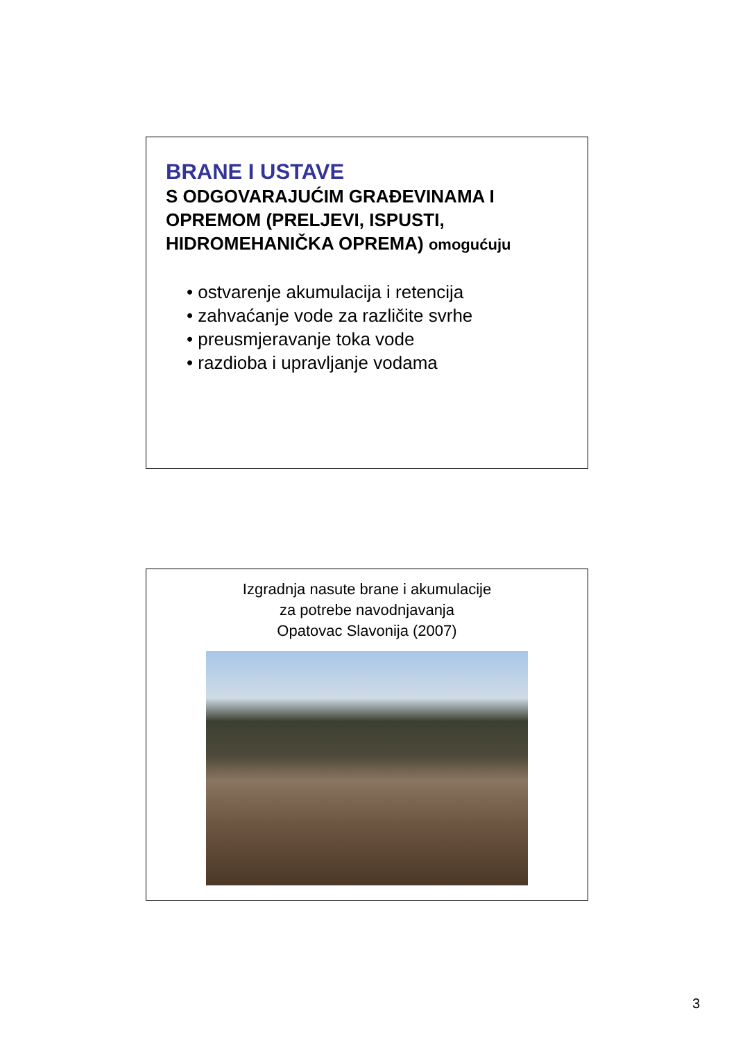BRANE I USTAVE
S ODGOVARAJUĆIM GRAĐEVINAMA I OPREMOM (PRELJEVI, ISPUSTI, HIDROMEHANIČKA OPREMA) omogućuju
• ostvarenje akumulacija i retencija
• zahvaćanje vode za različite svrhe
• preusmjeravanje toka vode
• razdioba i upravljanje vodama
Izgradnja nasute brane i akumulacije
za potrebe navodnjavanja
Opatovac Slavonija (2007)
3